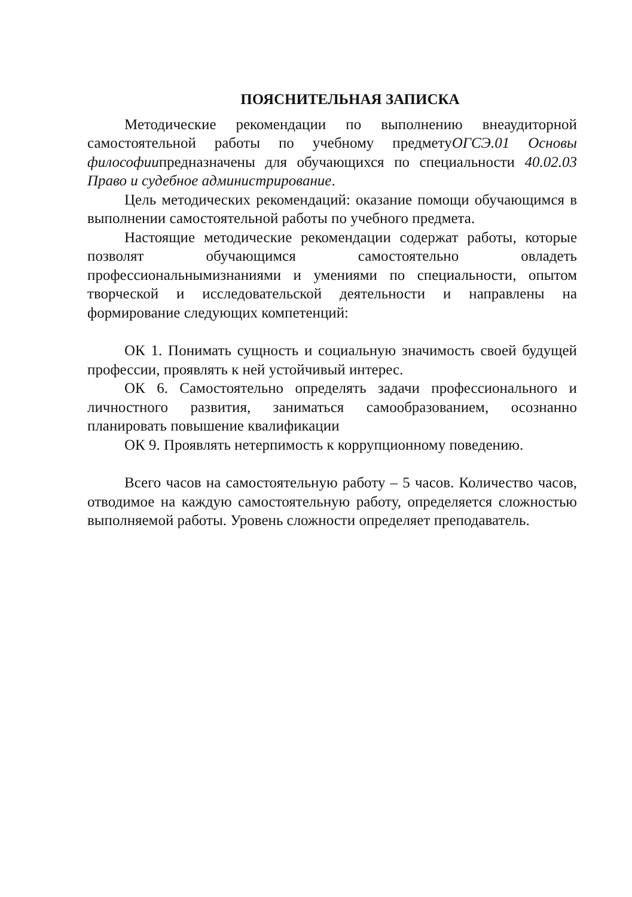ПОЯСНИТЕЛЬНАЯ ЗАПИСКА
Методические рекомендации по выполнению внеаудиторной самостоятельной работы по учебному предметуОГСЭ.01 Основы философиипредназначены для обучающихся по специальности 40.02.03 Право и судебное администрирование.
Цель методических рекомендаций: оказание помощи обучающимся в выполнении самостоятельной работы по учебного предмета.
Настоящие методические рекомендации содержат работы, которые позволят обучающимся самостоятельно овладеть профессиональнымизнаниями и умениями по специальности, опытом творческой и исследовательской деятельности и направлены на формирование следующих компетенций:
ОК 1. Понимать сущность и социальную значимость своей будущей профессии, проявлять к ней устойчивый интерес.
ОК 6. Самостоятельно определять задачи профессионального и личностного развития, заниматься самообразованием, осознанно планировать повышение квалификации
ОК 9. Проявлять нетерпимость к коррупционному поведению.
Всего часов на самостоятельную работу – 5 часов. Количество часов, отводимое на каждую самостоятельную работу, определяется сложностью выполняемой работы. Уровень сложности определяет преподаватель.